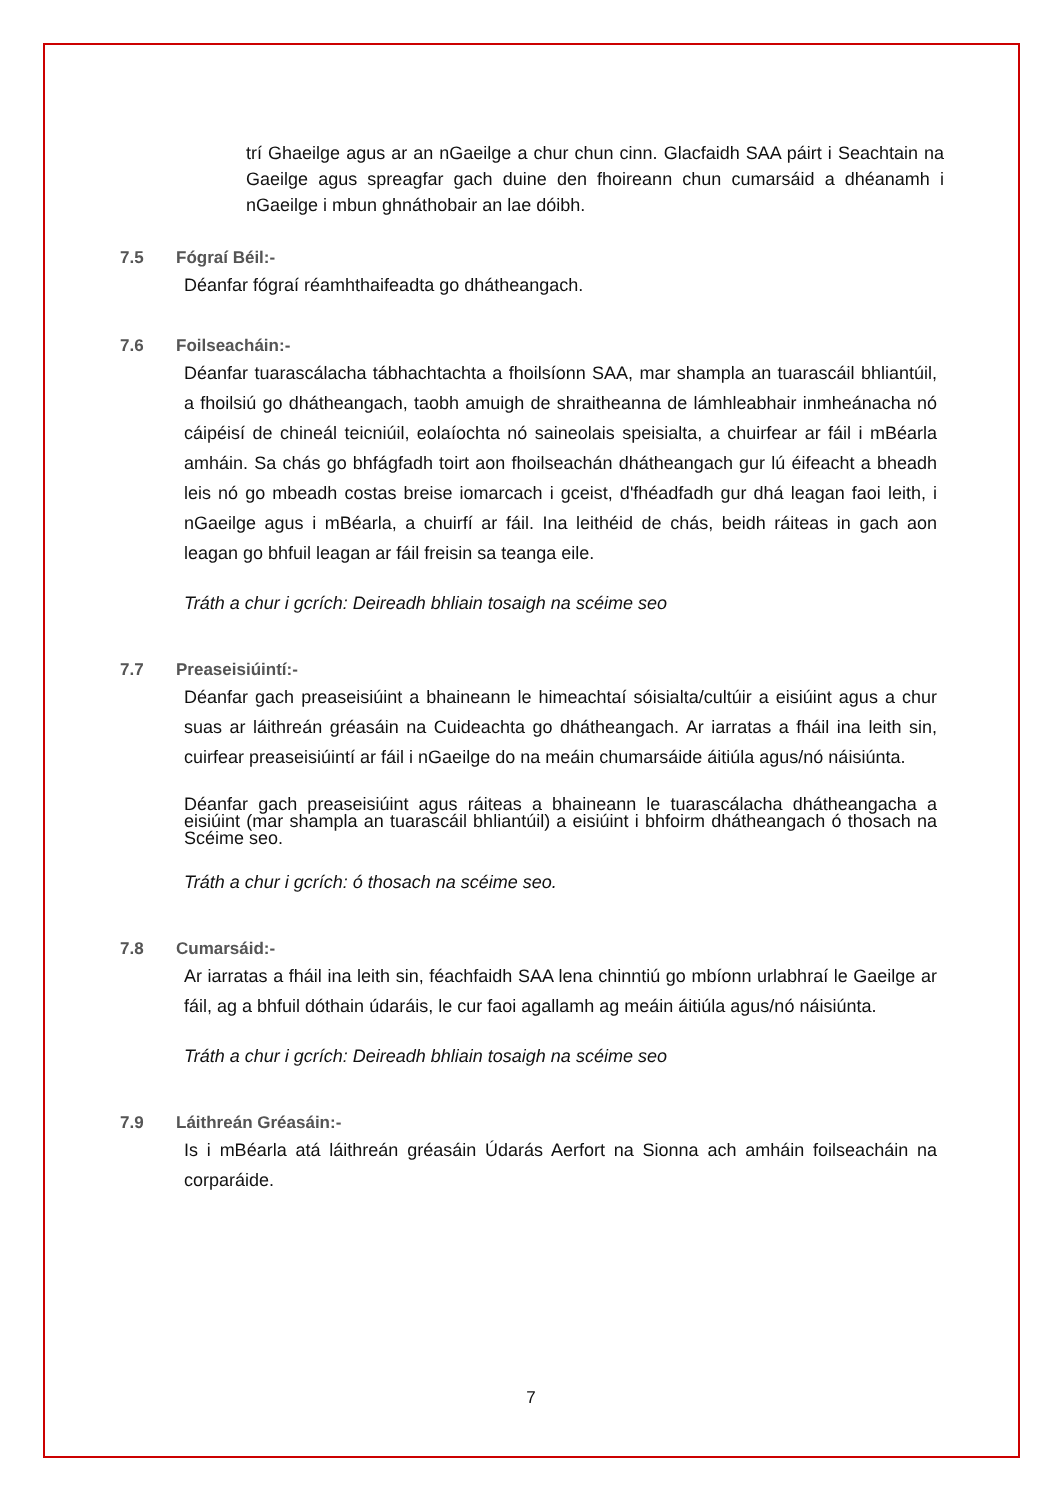trí Ghaeilge agus ar an nGaeilge a chur chun cinn. Glacfaidh SAA páirt i Seachtain na Gaeilge agus spreagfar gach duine den fhoireann chun cumarsáid a dhéanamh i nGaeilge i mbun ghnáthobair an lae dóibh.
7.5 Fógraí Béil:-
Déanfar fógraí réamhthaifeadta go dhátheangach.
7.6 Foilseacháin:-
Déanfar tuarascálacha tábhachtachta a fhoilsíonn SAA, mar shampla an tuarascáil bhliantúil, a fhoilsiú go dhátheangach, taobh amuigh de shraitheanna de lámhleabhair inmheánacha nó cáipéisí de chineál teicniúil, eolaíochta nó saineolais speisialta, a chuirfear ar fáil i mBéarla amháin. Sa chás go bhfágfadh toirt aon fhoilseachán dhátheangach gur lú éifeacht a bheadh leis nó go mbeadh costas breise iomarcach i gceist, d'fhéadfadh gur dhá leagan faoi leith, i nGaeilge agus i mBéarla, a chuirfí ar fáil. Ina leithéid de chás, beidh ráiteas in gach aon leagan go bhfuil leagan ar fáil freisin sa teanga eile.
Tráth a chur i gcrích: Deireadh bhliain tosaigh na scéime seo
7.7 Preaseisiúintí:-
Déanfar gach preaseisiúint a bhaineann le himeachtaí sóisialta/cultúir a eisiúint agus a chur suas ar láithreán gréasáin na Cuideachta go dhátheangach. Ar iarratas a fháil ina leith sin, cuirfear preaseisiúintí ar fáil i nGaeilge do na meáin chumarsáide áitiúla agus/nó náisiúnta.
Déanfar gach preaseisiúint agus ráiteas a bhaineann le tuarascálacha dhátheangacha a eisiúint (mar shampla an tuarascáil bhliantúil) a eisiúint i bhfoirm dhátheangach ó thosach na Scéime seo.
Tráth a chur i gcrích: ó thosach na scéime seo.
7.8 Cumarsáid:-
Ar iarratas a fháil ina leith sin, féachfaidh SAA lena chinntiú go mbíonn urlabhraí le Gaeilge ar fáil, ag a bhfuil dóthain údaráis, le cur faoi agallamh ag meáin áitiúla agus/nó náisiúnta.
Tráth a chur i gcrích: Deireadh bhliain tosaigh na scéime seo
7.9 Láithreán Gréasáin:-
Is i mBéarla atá láithreán gréasáin Údarás Aerfort na Sionna ach amháin foilseacháin na corparáide.
7